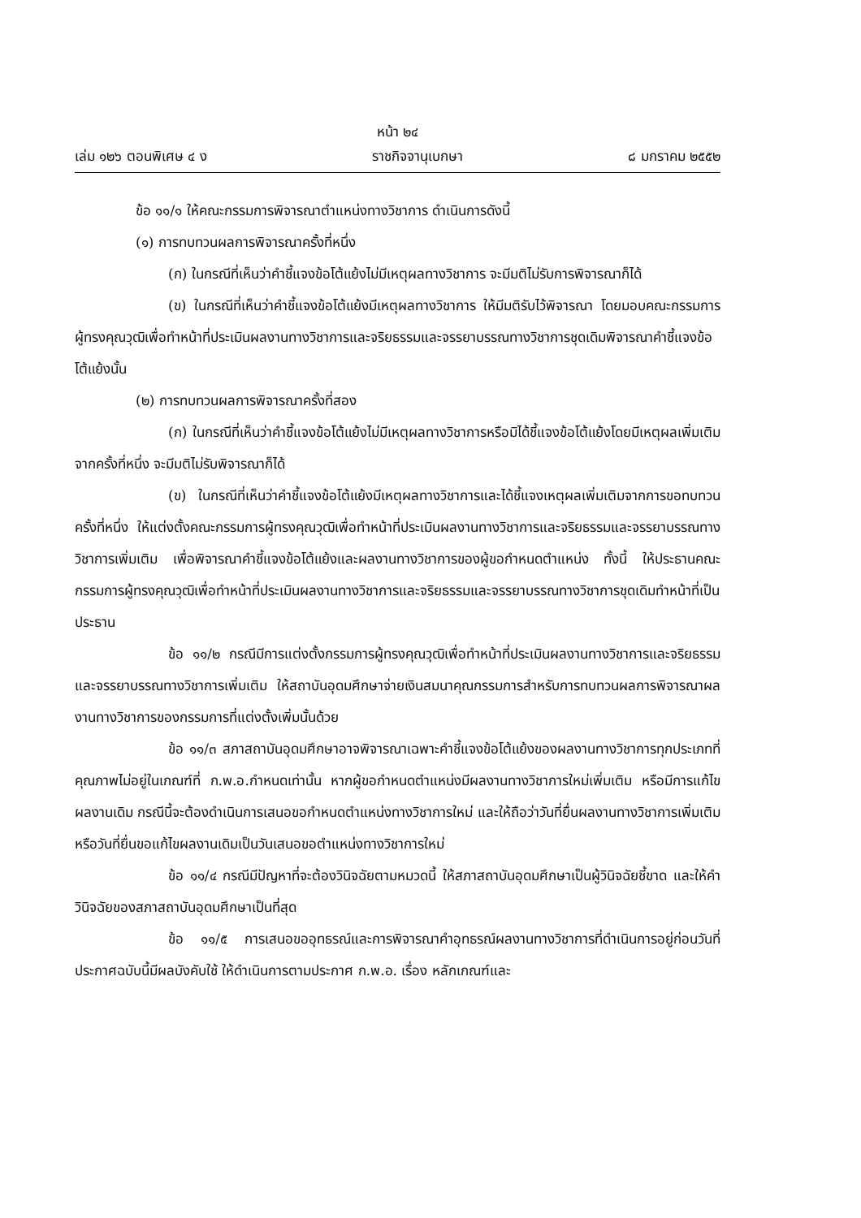หน้า ๒๔
เล่ม ๑๒๖ ตอนพิเศษ ๔ ง ราชกิจจานุเบกษา ๘ มกราคม ๒๕๕๒
ข้อ ๑๑/๑ ให้คณะกรรมการพิจารณาตำแหน่งทางวิชาการ ดำเนินการดังนี้
(๑) การทบทวนผลการพิจารณาครั้งที่หนึ่ง
(ก) ในกรณีที่เห็นว่าคำชี้แจงข้อโต้แย้งไม่มีเหตุผลทางวิชาการ จะมีมติไม่รับการพิจารณาก็ได้
(ข) ในกรณีที่เห็นว่าคำชี้แจงข้อโต้แย้งมีเหตุผลทางวิชาการ ให้มีมติรับไว้พิจารณา โดยมอบคณะกรรมการผู้ทรงคุณวุฒิเพื่อทำหน้าที่ประเมินผลงานทางวิชาการและจริยธรรมและจรรยาบรรณทางวิชาการชุดเดิมพิจารณาคำชี้แจงข้อโต้แย้งนั้น
(๒) การทบทวนผลการพิจารณาครั้งที่สอง
(ก) ในกรณีที่เห็นว่าคำชี้แจงข้อโต้แย้งไม่มีเหตุผลทางวิชาการหรือมิได้ชี้แจงข้อโต้แย้งโดยมีเหตุผลเพิ่มเติมจากครั้งที่หนึ่ง จะมีมติไม่รับพิจารณาก็ได้
(ข) ในกรณีที่เห็นว่าคำชี้แจงข้อโต้แย้งมีเหตุผลทางวิชาการและได้ชี้แจงเหตุผลเพิ่มเติมจากการขอทบทวนครั้งที่หนึ่ง ให้แต่งตั้งคณะกรรมการผู้ทรงคุณวุฒิเพื่อทำหน้าที่ประเมินผลงานทางวิชาการและจริยธรรมและจรรยาบรรณทางวิชาการเพิ่มเติม เพื่อพิจารณาคำชี้แจงข้อโต้แย้งและผลงานทางวิชาการของผู้ขอกำหนดตำแหน่ง ทั้งนี้ ให้ประธานคณะกรรมการผู้ทรงคุณวุฒิเพื่อทำหน้าที่ประเมินผลงานทางวิชาการและจริยธรรมและจรรยาบรรณทางวิชาการชุดเดิมทำหน้าที่เป็นประธาน
ข้อ ๑๑/๒ กรณีมีการแต่งตั้งกรรมการผู้ทรงคุณวุฒิเพื่อทำหน้าที่ประเมินผลงานทางวิชาการและจริยธรรมและจรรยาบรรณทางวิชาการเพิ่มเติม ให้สถาบันอุดมศึกษาจ่ายเงินสมนาคุณกรรมการสำหรับการทบทวนผลการพิจารณาผลงานทางวิชาการของกรรมการที่แต่งตั้งเพิ่มนั้นด้วย
ข้อ ๑๑/๓ สภาสถาบันอุดมศึกษาอาจพิจารณาเฉพาะคำชี้แจงข้อโต้แย้งของผลงานทางวิชาการทุกประเภทที่คุณภาพไม่อยู่ในเกณฑ์ที่ ก.พ.อ.กำหนดเท่านั้น หากผู้ขอกำหนดตำแหน่งมีผลงานทางวิชาการใหม่เพิ่มเติม หรือมีการแก้ไขผลงานเดิม กรณีนี้จะต้องดำเนินการเสนอขอกำหนดตำแหน่งทางวิชาการใหม่ และให้ถือว่าวันที่ยื่นผลงานทางวิชาการเพิ่มเติมหรือวันที่ยื่นขอแก้ไขผลงานเดิมเป็นวันเสนอขอตำแหน่งทางวิชาการใหม่
ข้อ ๑๑/๔ กรณีมีปัญหาที่จะต้องวินิจฉัยตามหมวดนี้ ให้สภาสถาบันอุดมศึกษาเป็นผู้วินิจฉัยชี้ขาด และให้คำวินิจฉัยของสภาสถาบันอุดมศึกษาเป็นที่สุด
ข้อ ๑๑/๕ การเสนอขออุทธรณ์และการพิจารณาคำอุทธรณ์ผลงานทางวิชาการที่ดำเนินการอยู่ก่อนวันที่ประกาศฉบับนี้มีผลบังคับใช้ ให้ดำเนินการตามประกาศ ก.พ.อ. เรื่อง หลักเกณฑ์และ